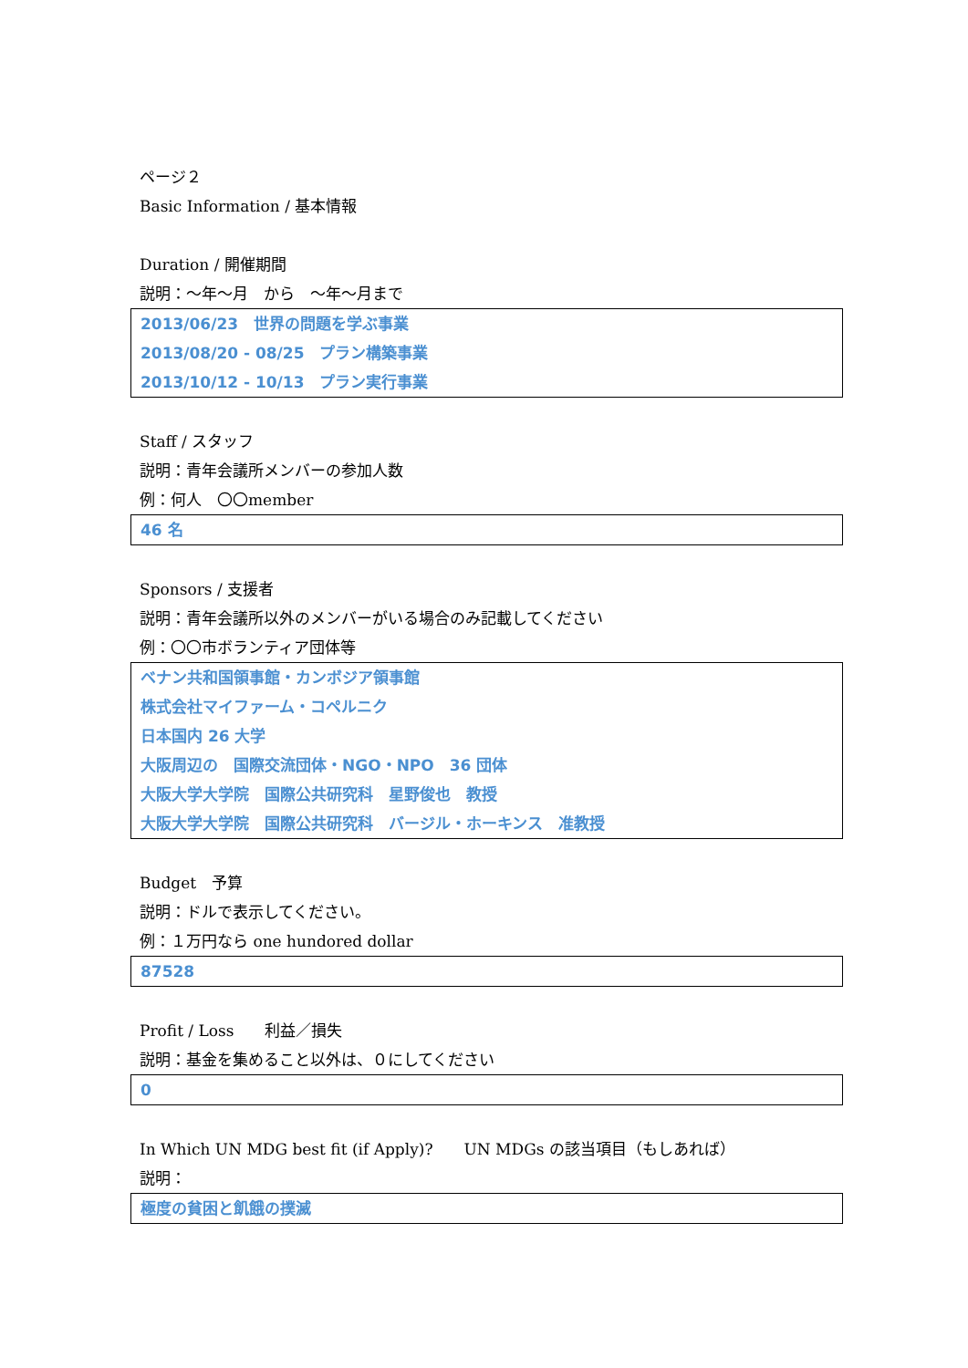ページ２
Basic Information / 基本情報
Duration / 開催期間
説明：～年～月　から　～年～月まで
2013/06/23　世界の問題を学ぶ事業
2013/08/20 - 08/25　プラン構築事業
2013/10/12 - 10/13　プラン実行事業
Staff / スタッフ
説明：青年会議所メンバーの参加人数
例：何人　〇〇member
46 名
Sponsors / 支援者
説明：青年会議所以外のメンバーがいる場合のみ記載してください
例：〇〇市ボランティア団体等
ベナン共和国領事館・カンボジア領事館
株式会社マイファーム・コペルニク
日本国内 26 大学
大阪周辺の　国際交流団体・NGO・NPO　36 団体
大阪大学大学院　国際公共研究科　星野俊也　教授
大阪大学大学院　国際公共研究科　バージル・ホーキンス　准教授
Budget　予算
説明：ドルで表示してください。
例：１万円なら one hundored dollar
87528
Profit / Loss　　利益／損失
説明：基金を集めること以外は、０にしてください
0
In Which UN MDG best fit (if Apply)?　　UN MDGs の該当項目（もしあれば）
説明：
極度の貧困と飢餓の撲滅